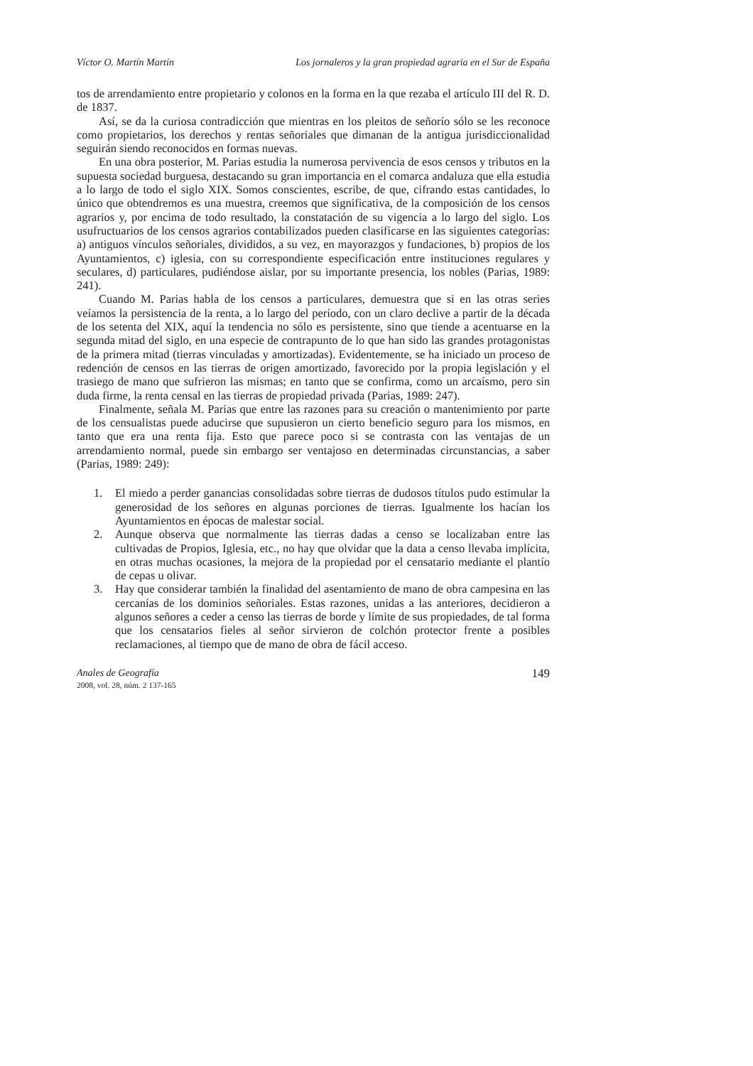Víctor O. Martín Martín Los jornaleros y la gran propiedad agraria en el Sur de España
tos de arrendamiento entre propietario y colonos en la forma en la que rezaba el artículo III del R. D. de 1837.
Así, se da la curiosa contradicción que mientras en los pleitos de señorío sólo se les reconoce como propietarios, los derechos y rentas señoriales que dimanan de la antigua jurisdiccionalidad seguirán siendo reconocidos en formas nuevas.
En una obra posterior, M. Parias estudia la numerosa pervivencia de esos censos y tributos en la supuesta sociedad burguesa, destacando su gran importancia en el comarca andaluza que ella estudia a lo largo de todo el siglo XIX. Somos conscientes, escribe, de que, cifrando estas cantidades, lo único que obtendremos es una muestra, creemos que significativa, de la composición de los censos agrarios y, por encima de todo resultado, la constatación de su vigencia a lo largo del siglo. Los usufructuarios de los censos agrarios contabilizados pueden clasificarse en las siguientes categorías: a) antiguos vínculos señoriales, divididos, a su vez, en mayorazgos y fundaciones, b) propios de los Ayuntamientos, c) iglesia, con su correspondiente especificación entre instituciones regulares y seculares, d) particulares, pudiéndose aislar, por su importante presencia, los nobles (Parias, 1989: 241).
Cuando M. Parias habla de los censos a particulares, demuestra que si en las otras series veíamos la persistencia de la renta, a lo largo del período, con un claro declive a partir de la década de los setenta del XIX, aquí la tendencia no sólo es persistente, sino que tiende a acentuarse en la segunda mitad del siglo, en una especie de contrapunto de lo que han sido las grandes protagonistas de la primera mitad (tierras vinculadas y amortizadas). Evidentemente, se ha iniciado un proceso de redención de censos en las tierras de origen amortizado, favorecido por la propia legislación y el trasiego de mano que sufrieron las mismas; en tanto que se confirma, como un arcaísmo, pero sin duda firme, la renta censal en las tierras de propiedad privada (Parias, 1989: 247).
Finalmente, señala M. Parias que entre las razones para su creación o mantenimiento por parte de los censualistas puede aducirse que supusieron un cierto beneficio seguro para los mismos, en tanto que era una renta fija. Esto que parece poco si se contrasta con las ventajas de un arrendamiento normal, puede sin embargo ser ventajoso en determinadas circunstancias, a saber (Parias, 1989: 249):
1. El miedo a perder ganancias consolidadas sobre tierras de dudosos títulos pudo estimular la generosidad de los señores en algunas porciones de tierras. Igualmente los hacían los Ayuntamientos en épocas de malestar social.
2. Aunque observa que normalmente las tierras dadas a censo se localizaban entre las cultivadas de Propios, Iglesia, etc., no hay que olvidar que la data a censo llevaba implícita, en otras muchas ocasiones, la mejora de la propiedad por el censatario mediante el plantío de cepas u olivar.
3. Hay que considerar también la finalidad del asentamiento de mano de obra campesina en las cercanías de los dominios señoriales. Estas razones, unidas a las anteriores, decidieron a algunos señores a ceder a censo las tierras de borde y límite de sus propiedades, de tal forma que los censatarios fieles al señor sirvieron de colchón protector frente a posibles reclamaciones, al tiempo que de mano de obra de fácil acceso.
Anales de Geografía
2008, vol. 28, núm. 2 137-165
149